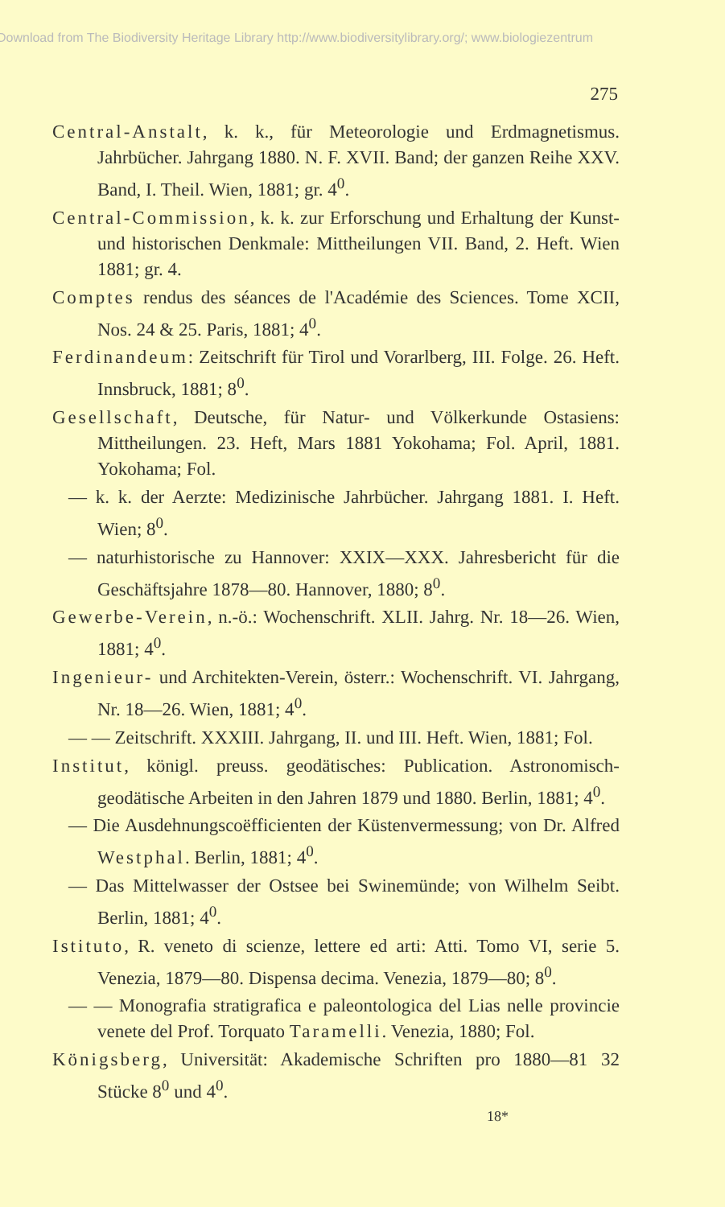Download from The Biodiversity Heritage Library http://www.biodiversitylibrary.org/; www.biologiezentrum
275
Central-Anstalt, k. k., für Meteorologie und Erdmagnetismus. Jahrbücher. Jahrgang 1880. N. F. XVII. Band; der ganzen Reihe XXV. Band, I. Theil. Wien, 1881; gr. 4<sup>0</sup>.
Central-Commission, k. k. zur Erforschung und Erhaltung der Kunst- und historischen Denkmale: Mittheilungen VII. Band, 2. Heft. Wien 1881; gr. 4.
Comptes rendus des séances de l'Académie des Sciences. Tome XCII, Nos. 24 & 25. Paris, 1881; 4<sup>0</sup>.
Ferdinandeum: Zeitschrift für Tirol und Vorarlberg, III. Folge. 26. Heft. Innsbruck, 1881; 8<sup>0</sup>.
Gesellschaft, Deutsche, für Natur- und Völkerkunde Ostasiens: Mittheilungen. 23. Heft, Mars 1881 Yokohama; Fol. April, 1881. Yokohama; Fol.
— k. k. der Aerzte: Medizinische Jahrbücher. Jahrgang 1881. I. Heft. Wien; 8<sup>0</sup>.
— naturhistorische zu Hannover: XXIX—XXX. Jahresbericht für die Geschäftsjahre 1878—80. Hannover, 1880; 8<sup>0</sup>.
Gewerbe-Verein, n.-ö.: Wochenschrift. XLII. Jahrg. Nr. 18—26. Wien, 1881; 4<sup>0</sup>.
Ingenieur- und Architekten-Verein, österr.: Wochenschrift. VI. Jahrgang, Nr. 18—26. Wien, 1881; 4<sup>0</sup>.
— — Zeitschrift. XXXIII. Jahrgang, II. und III. Heft. Wien, 1881; Fol.
Institut, königl. preuss. geodätisches: Publication. Astronomisch-geodätische Arbeiten in den Jahren 1879 und 1880. Berlin, 1881; 4<sup>0</sup>.
— Die Ausdehnungscoëfficienten der Küstenvermessung; von Dr. Alfred Westphal. Berlin, 1881; 4<sup>0</sup>.
— Das Mittelwasser der Ostsee bei Swinemünde; von Wilhelm Seibt. Berlin, 1881; 4<sup>0</sup>.
Istituto, R. veneto di scienze, lettere ed arti: Atti. Tomo VI, serie 5. Venezia, 1879—80. Dispensa decima. Venezia, 1879—80; 8<sup>0</sup>.
— — Monografia stratigrafica e paleontologica del Lias nelle provincie venete del Prof. Torquato Taramelli. Venezia, 1880; Fol.
Königsberg, Universität: Akademische Schriften pro 1880—81 32 Stücke 8<sup>0</sup> und 4<sup>0</sup>.
18*